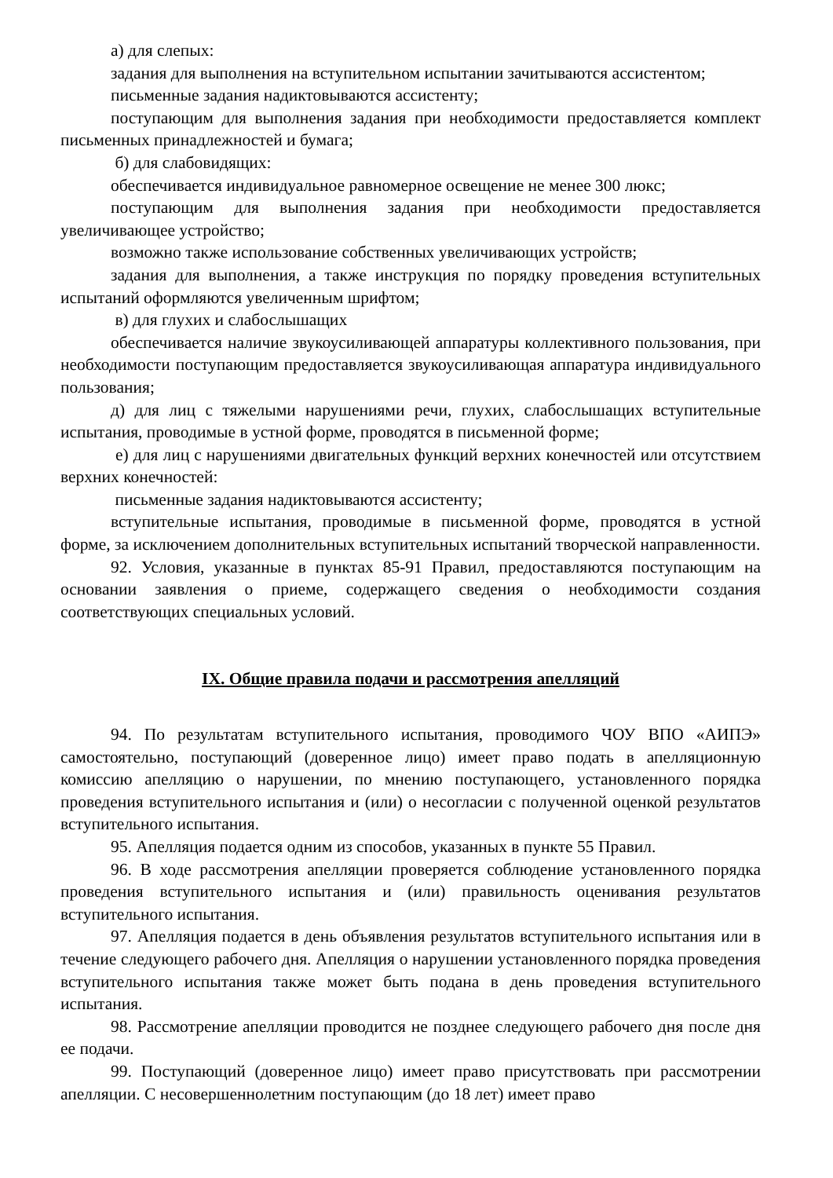а) для слепых:
задания для выполнения на вступительном испытании зачитываются ассистентом;
письменные задания надиктовываются ассистенту;
поступающим для выполнения задания при необходимости предоставляется комплект письменных принадлежностей и бумага;
б) для слабовидящих:
обеспечивается индивидуальное равномерное освещение не менее 300 люкс;
поступающим для выполнения задания при необходимости предоставляется увеличивающее устройство;
возможно также использование собственных увеличивающих устройств;
задания для выполнения, а также инструкция по порядку проведения вступительных испытаний оформляются увеличенным шрифтом;
в) для глухих и слабослышащих
обеспечивается наличие звукоусиливающей аппаратуры коллективного пользования, при необходимости поступающим предоставляется звукоусиливающая аппаратура индивидуального пользования;
д) для лиц с тяжелыми нарушениями речи, глухих, слабослышащих вступительные испытания, проводимые в устной форме, проводятся в письменной форме;
е) для лиц с нарушениями двигательных функций верхних конечностей или отсутствием верхних конечностей:
письменные задания надиктовываются ассистенту;
вступительные испытания, проводимые в письменной форме, проводятся в устной форме, за исключением дополнительных вступительных испытаний творческой направленности.
92. Условия, указанные в пунктах 85-91 Правил, предоставляются поступающим на основании заявления о приеме, содержащего сведения о необходимости создания соответствующих специальных условий.
IX. Общие правила подачи и рассмотрения апелляций
94. По результатам вступительного испытания, проводимого ЧОУ ВПО «АИПЭ» самостоятельно, поступающий (доверенное лицо) имеет право подать в апелляционную комиссию апелляцию о нарушении, по мнению поступающего, установленного порядка проведения вступительного испытания и (или) о несогласии с полученной оценкой результатов вступительного испытания.
95. Апелляция подается одним из способов, указанных в пункте 55 Правил.
96. В ходе рассмотрения апелляции проверяется соблюдение установленного порядка проведения вступительного испытания и (или) правильность оценивания результатов вступительного испытания.
97. Апелляция подается в день объявления результатов вступительного испытания или в течение следующего рабочего дня. Апелляция о нарушении установленного порядка проведения вступительного испытания также может быть подана в день проведения вступительного испытания.
98. Рассмотрение апелляции проводится не позднее следующего рабочего дня после дня ее подачи.
99. Поступающий (доверенное лицо) имеет право присутствовать при рассмотрении апелляции. С несовершеннолетним поступающим (до 18 лет) имеет право